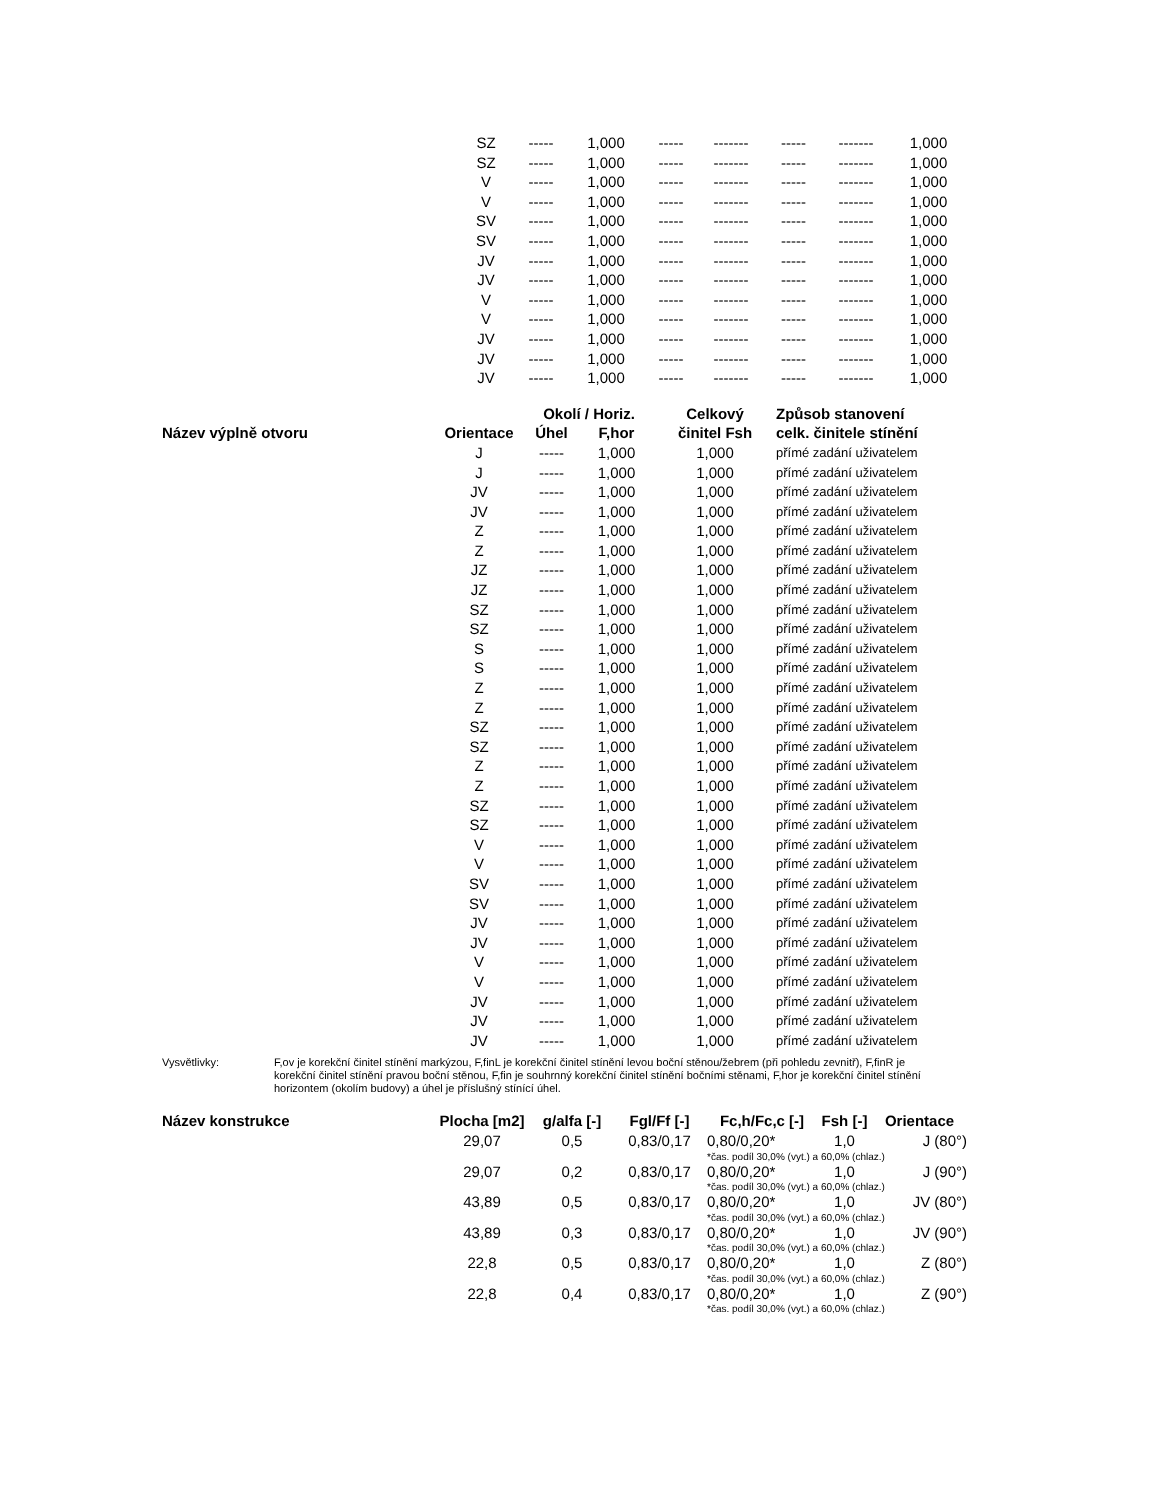| SZ | ----- | 1,000 | ----- | ------- | ----- | ------- | 1,000 |
| SZ | ----- | 1,000 | ----- | ------- | ----- | ------- | 1,000 |
| V | ----- | 1,000 | ----- | ------- | ----- | ------- | 1,000 |
| V | ----- | 1,000 | ----- | ------- | ----- | ------- | 1,000 |
| SV | ----- | 1,000 | ----- | ------- | ----- | ------- | 1,000 |
| SV | ----- | 1,000 | ----- | ------- | ----- | ------- | 1,000 |
| JV | ----- | 1,000 | ----- | ------- | ----- | ------- | 1,000 |
| JV | ----- | 1,000 | ----- | ------- | ----- | ------- | 1,000 |
| V | ----- | 1,000 | ----- | ------- | ----- | ------- | 1,000 |
| V | ----- | 1,000 | ----- | ------- | ----- | ------- | 1,000 |
| JV | ----- | 1,000 | ----- | ------- | ----- | ------- | 1,000 |
| JV | ----- | 1,000 | ----- | ------- | ----- | ------- | 1,000 |
| JV | ----- | 1,000 | ----- | ------- | ----- | ------- | 1,000 |
| | | Okolí / Horiz. | | Celkový | Způsob stanovení |
| --- | --- | --- | --- | --- | --- |
| Název výplně otvoru | Orientace | Úhel | F,hor | činitel Fsh | celk. činitele stínění |
| | J | ----- | 1,000 | 1,000 | přímé zadání uživatelem |
| | J | ----- | 1,000 | 1,000 | přímé zadání uživatelem |
| | JV | ----- | 1,000 | 1,000 | přímé zadání uživatelem |
| | JV | ----- | 1,000 | 1,000 | přímé zadání uživatelem |
| | Z | ----- | 1,000 | 1,000 | přímé zadání uživatelem |
| | Z | ----- | 1,000 | 1,000 | přímé zadání uživatelem |
| | JZ | ----- | 1,000 | 1,000 | přímé zadání uživatelem |
| | JZ | ----- | 1,000 | 1,000 | přímé zadání uživatelem |
| | SZ | ----- | 1,000 | 1,000 | přímé zadání uživatelem |
| | SZ | ----- | 1,000 | 1,000 | přímé zadání uživatelem |
| | S | ----- | 1,000 | 1,000 | přímé zadání uživatelem |
| | S | ----- | 1,000 | 1,000 | přímé zadání uživatelem |
| | Z | ----- | 1,000 | 1,000 | přímé zadání uživatelem |
| | Z | ----- | 1,000 | 1,000 | přímé zadání uživatelem |
| | SZ | ----- | 1,000 | 1,000 | přímé zadání uživatelem |
| | SZ | ----- | 1,000 | 1,000 | přímé zadání uživatelem |
| | Z | ----- | 1,000 | 1,000 | přímé zadání uživatelem |
| | Z | ----- | 1,000 | 1,000 | přímé zadání uživatelem |
| | SZ | ----- | 1,000 | 1,000 | přímé zadání uživatelem |
| | SZ | ----- | 1,000 | 1,000 | přímé zadání uživatelem |
| | V | ----- | 1,000 | 1,000 | přímé zadání uživatelem |
| | V | ----- | 1,000 | 1,000 | přímé zadání uživatelem |
| | SV | ----- | 1,000 | 1,000 | přímé zadání uživatelem |
| | SV | ----- | 1,000 | 1,000 | přímé zadání uživatelem |
| | JV | ----- | 1,000 | 1,000 | přímé zadání uživatelem |
| | JV | ----- | 1,000 | 1,000 | přímé zadání uživatelem |
| | V | ----- | 1,000 | 1,000 | přímé zadání uživatelem |
| | V | ----- | 1,000 | 1,000 | přímé zadání uživatelem |
| | JV | ----- | 1,000 | 1,000 | přímé zadání uživatelem |
| | JV | ----- | 1,000 | 1,000 | přímé zadání uživatelem |
| | JV | ----- | 1,000 | 1,000 | přímé zadání uživatelem |
Vysvětlivky: F,ov je korekční činitel stínění markýzou, F,finL je korekční činitel stínění levou boční stěnou/žebrem (při pohledu zevnitř), F,finR je korekční činitel stínění pravou boční stěnou, F,fin je souhrnný korekční činitel stínění bočními stěnami, F,hor je korekční činitel stínění horizontem (okolím budovy) a úhel je příslušný stínící úhel.
| Název konstrukce | Plocha [m2] | g/alfa [-] | Fgl/Ff [-] | Fc,h/Fc,c [-] | Fsh [-] | Orientace |
| --- | --- | --- | --- | --- | --- | --- |
| | 29,07 | 0,5 | 0,83/0,17 | 0,80/0,20* | 1,0 | J (80°) |
| | | | | *čas. podíl 30,0% (vyt.) a 60,0% (chlaz.) | | |
| | 29,07 | 0,2 | 0,83/0,17 | 0,80/0,20* | 1,0 | J (90°) |
| | | | | *čas. podíl 30,0% (vyt.) a 60,0% (chlaz.) | | |
| | 43,89 | 0,5 | 0,83/0,17 | 0,80/0,20* | 1,0 | JV (80°) |
| | | | | *čas. podíl 30,0% (vyt.) a 60,0% (chlaz.) | | |
| | 43,89 | 0,3 | 0,83/0,17 | 0,80/0,20* | 1,0 | JV (90°) |
| | | | | *čas. podíl 30,0% (vyt.) a 60,0% (chlaz.) | | |
| | 22,8 | 0,5 | 0,83/0,17 | 0,80/0,20* | 1,0 | Z (80°) |
| | | | | *čas. podíl 30,0% (vyt.) a 60,0% (chlaz.) | | |
| | 22,8 | 0,4 | 0,83/0,17 | 0,80/0,20* | 1,0 | Z (90°) |
| | | | | *čas. podíl 30,0% (vyt.) a 60,0% (chlaz.) | | |